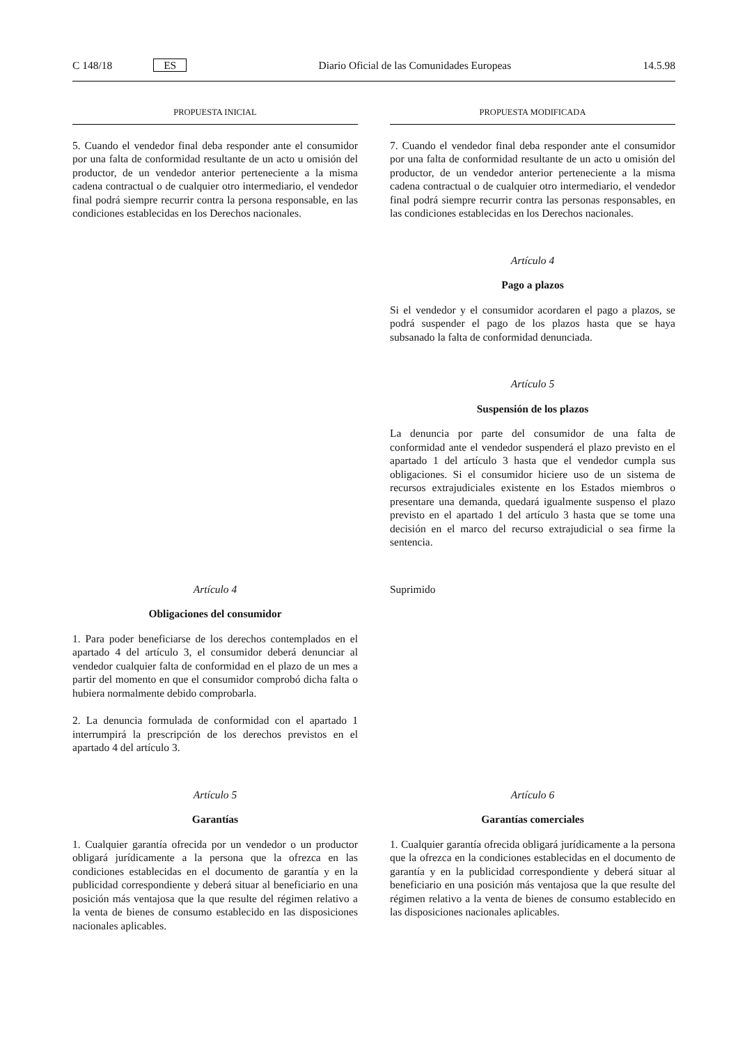C 148/18 ES Diario Oficial de las Comunidades Europeas 14.5.98
PROPUESTA INICIAL
PROPUESTA MODIFICADA
5. Cuando el vendedor final deba responder ante el consumidor por una falta de conformidad resultante de un acto u omisión del productor, de un vendedor anterior perteneciente a la misma cadena contractual o de cualquier otro intermediario, el vendedor final podrá siempre recurrir contra la persona responsable, en las condiciones establecidas en los Derechos nacionales.
7. Cuando el vendedor final deba responder ante el consumidor por una falta de conformidad resultante de un acto u omisión del productor, de un vendedor anterior perteneciente a la misma cadena contractual o de cualquier otro intermediario, el vendedor final podrá siempre recurrir contra las personas responsables, en las condiciones establecidas en los Derechos nacionales.
Artículo 4
Pago a plazos
Si el vendedor y el consumidor acordaren el pago a plazos, se podrá suspender el pago de los plazos hasta que se haya subsanado la falta de conformidad denunciada.
Artículo 5
Suspensión de los plazos
La denuncia por parte del consumidor de una falta de conformidad ante el vendedor suspenderá el plazo previsto en el apartado 1 del artículo 3 hasta que el vendedor cumpla sus obligaciones. Si el consumidor hiciere uso de un sistema de recursos extrajudiciales existente en los Estados miembros o presentare una demanda, quedará igualmente suspenso el plazo previsto en el apartado 1 del artículo 3 hasta que se tome una decisión en el marco del recurso extrajudicial o sea firme la sentencia.
Artículo 4
Obligaciones del consumidor
1. Para poder beneficiarse de los derechos contemplados en el apartado 4 del artículo 3, el consumidor deberá denunciar al vendedor cualquier falta de conformidad en el plazo de un mes a partir del momento en que el consumidor comprobó dicha falta o hubiera normalmente debido comprobarla.
2. La denuncia formulada de conformidad con el apartado 1 interrumpirá la prescripción de los derechos previstos en el apartado 4 del artículo 3.
Suprimido
Artículo 5
Garantías
1. Cualquier garantía ofrecida por un vendedor o un productor obligará jurídicamente a la persona que la ofrezca en las condiciones establecidas en el documento de garantía y en la publicidad correspondiente y deberá situar al beneficiario en una posición más ventajosa que la que resulte del régimen relativo a la venta de bienes de consumo establecido en las disposiciones nacionales aplicables.
Artículo 6
Garantías comerciales
1. Cualquier garantía ofrecida obligará jurídicamente a la persona que la ofrezca en la condiciones establecidas en el documento de garantía y en la publicidad correspondiente y deberá situar al beneficiario en una posición más ventajosa que la que resulte del régimen relativo a la venta de bienes de consumo establecido en las disposiciones nacionales aplicables.